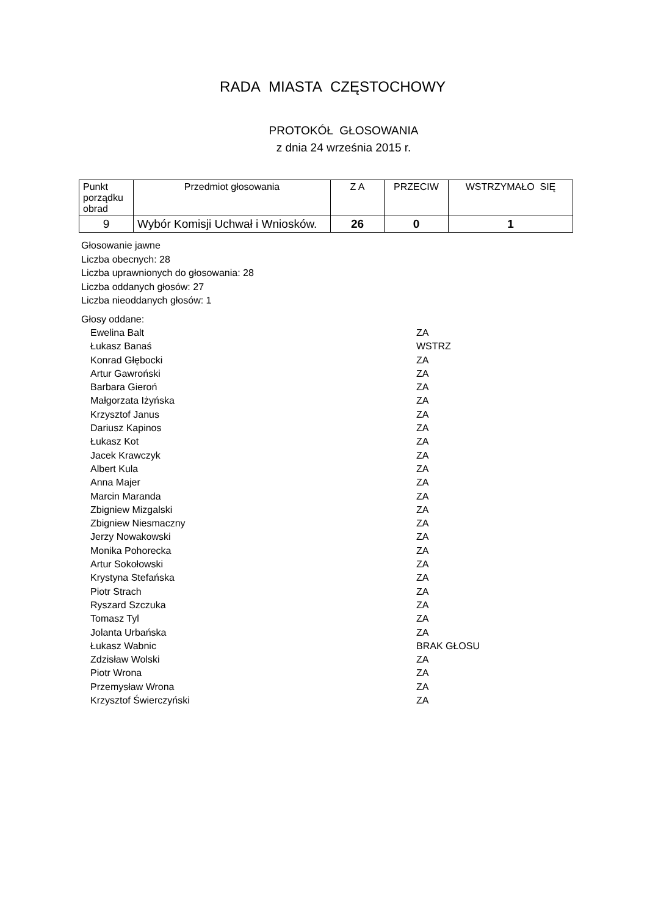RADA MIASTA CZĘSTOCHOWY
PROTOKÓŁ GŁOSOWANIA
z dnia 24 września 2015 r.
| Punkt porządku obrad | Przedmiot głosowania | Z A | PRZECIW | WSTRZYMAŁO SIĘ |
| --- | --- | --- | --- | --- |
| 9 | Wybór Komisji Uchwał i Wniosków. | 26 | 0 | 1 |
Głosowanie jawne
Liczba obecnych: 28
Liczba uprawnionych do głosowania: 28
Liczba oddanych głosów: 27
Liczba nieoddanych głosów: 1
Głosy oddane:
Ewelina Balt ZA
Łukasz Banaś WSTRZ
Konrad Głębocki ZA
Artur Gawroński ZA
Barbara Gieroń ZA
Małgorzata Iżyńska ZA
Krzysztof Janus ZA
Dariusz Kapinos ZA
Łukasz Kot ZA
Jacek Krawczyk ZA
Albert Kula ZA
Anna Majer ZA
Marcin Maranda ZA
Zbigniew Mizgalski ZA
Zbigniew Niesmaczny ZA
Jerzy Nowakowski ZA
Monika Pohorecka ZA
Artur Sokołowski ZA
Krystyna Stefańska ZA
Piotr Strach ZA
Ryszard Szczuka ZA
Tomasz Tyl ZA
Jolanta Urbańska ZA
Łukasz Wabnic BRAK GŁOSU
Zdzisław Wolski ZA
Piotr Wrona ZA
Przemysław Wrona ZA
Krzysztof Świerczyński ZA